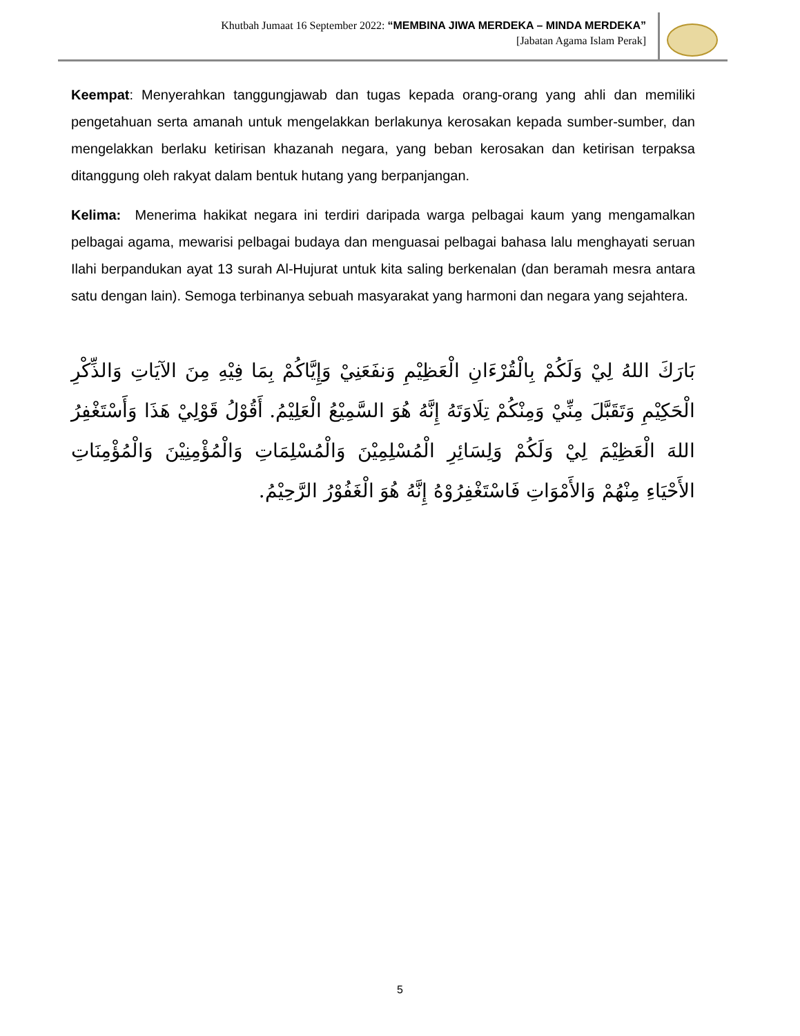Khutbah Jumaat 16 September 2022: “MEMBINA JIWA MERDEKA – MINDA MERDEKA”
[Jabatan Agama Islam Perak]
Keempat: Menyerahkan tanggungjawab dan tugas kepada orang-orang yang ahli dan memiliki pengetahuan serta amanah untuk mengelakkan berlakunya kerosakan kepada sumber-sumber, dan mengelakkan berlaku ketirisan khazanah negara, yang beban kerosakan dan ketirisan terpaksa ditanggung oleh rakyat dalam bentuk hutang yang berpanjangan.
Kelima: Menerima hakikat negara ini terdiri daripada warga pelbagai kaum yang mengamalkan pelbagai agama, mewarisi pelbagai budaya dan menguasai pelbagai bahasa lalu menghayati seruan Ilahi berpandukan ayat 13 surah Al-Hujurat untuk kita saling berkenalan (dan beramah mesra antara satu dengan lain). Semoga terbinanya sebuah masyarakat yang harmoni dan negara yang sejahtera.
بَارَكَ اللهُ لِيْ وَلَكُمْ بِالْقُرْءَانِ الْعَظِيْمِ وَنفَعَنِيْ وَإِيَّاكُمْ بِمَا فِيْهِ مِنَ الآيَاتِ وَالذِّكْرِ الْحَكِيْمِ وَتَقَبَّلَ مِنِّيْ وَمِنْكُمْ تِلَاوَتَهُ إِنَّهُ هُوَ السَّمِيْعُ الْعَلِيْمُ. أَقُوْلُ قَوْلِيْ هَذَا وَأَسْتَغْفِرُ اللهَ الْعَظِيْمَ لِيْ وَلَكُمْ وَلِسَائِرِ الْمُسْلِمِيْنَ وَالْمُسْلِمَاتِ وَالْمُؤْمِنِيْنَ وَالْمُؤْمِنَاتِ الأَحْيَاءِ مِنْهُمْ وَالأَمْوَاتِ فَاسْتَغْفِرُوْهُ إِنَّهُ هُوَ الْغَفُوْرُ الرَّحِيْمُ.
5